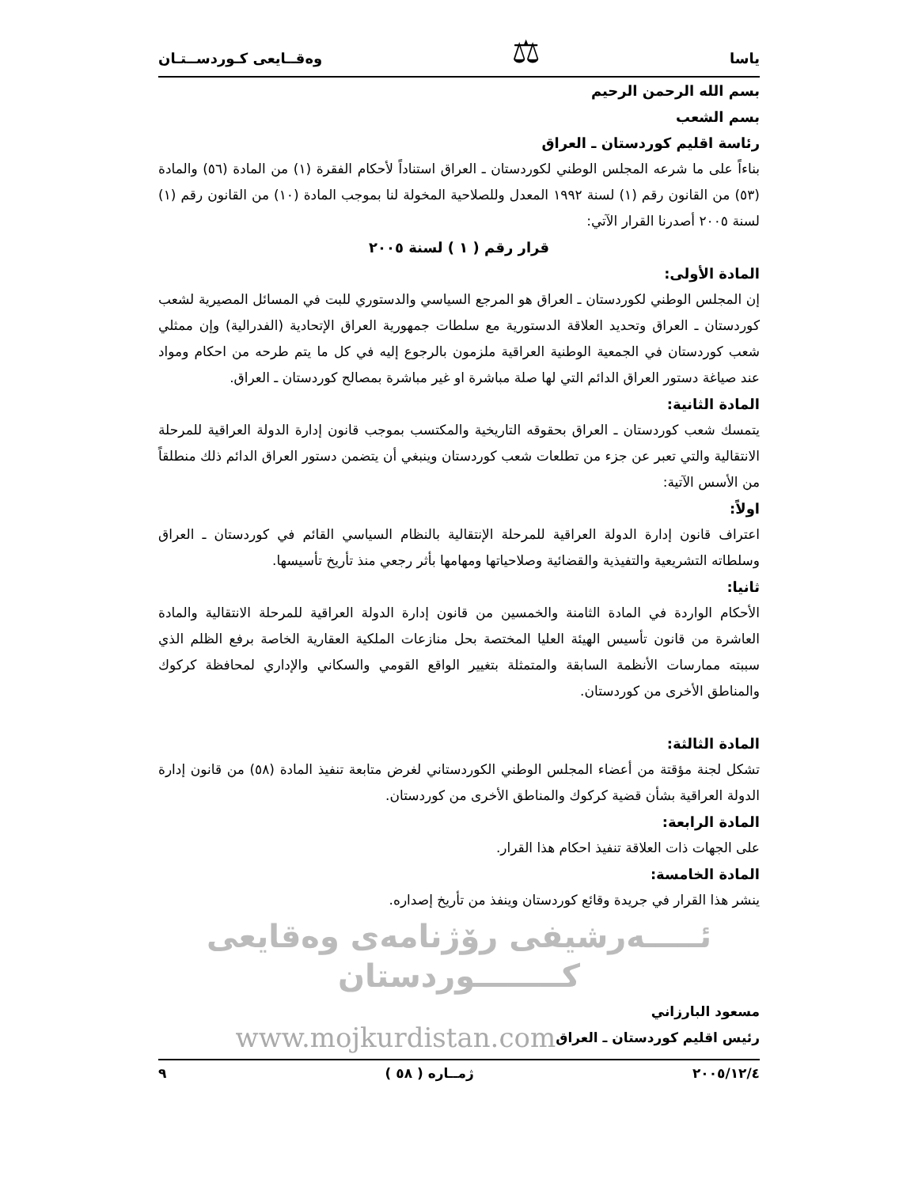ياسا ⚖ وەقــايعى كـوردســتـان
بسم الله الرحمن الرحيم
بسم الشعب
رئاسة اقليم كوردستان ـ العراق
بناءاً على ما شرعه المجلس الوطني لكوردستان ـ العراق استناداً لأحكام الفقرة (١) من المادة (٥٦) والمادة (٥٣) من القانون رقم (١) لسنة ١٩٩٢ المعدل وللصلاحية المخولة لنا بموجب المادة (١٠) من القانون رقم (١) لسنة ٢٠٠٥ أصدرنا القرار الآتي:
قرار رقم ( ١ ) لسنة ٢٠٠٥
المادة الأولى:
إن المجلس الوطني لكوردستان ـ العراق هو المرجع السياسي والدستوري للبت في المسائل المصيرية لشعب كوردستان ـ العراق وتحديد العلاقة الدستورية مع سلطات جمهورية العراق الإتحادية (الفدرالية) وإن ممثلي شعب كوردستان في الجمعية الوطنية العراقية ملزمون بالرجوع إليه في كل ما يتم طرحه من احكام ومواد عند صياغة دستور العراق الدائم التي لها صلة مباشرة او غير مباشرة بمصالح كوردستان ـ العراق.
المادة الثانية:
يتمسك شعب كوردستان ـ العراق بحقوقه التاريخية والمكتسب بموجب قانون إدارة الدولة العراقية للمرحلة الانتقالية والتي تعبر عن جزء من تطلعات شعب كوردستان وينبغي أن يتضمن دستور العراق الدائم ذلك منطلقاً من الأسس الآتية:
اولاً:
اعتراف قانون إدارة الدولة العراقية للمرحلة الإنتقالية بالنظام السياسي القائم في كوردستان ـ العراق وسلطاته التشريعية والتفيذية والقضائية وصلاحياتها ومهامها بأثر رجعي منذ تأريخ تأسيسها.
ثانيا:
الأحكام الواردة في المادة الثامنة والخمسين من قانون إدارة الدولة العراقية للمرحلة الانتقالية والمادة العاشرة من قانون تأسيس الهيئة العليا المختصة بحل منازعات الملكية العقارية الخاصة برفع الظلم الذي سببته ممارسات الأنظمة السابقة والمتمثلة بتغيير الواقع القومي والسكاني والإداري لمحافظة كركوك والمناطق الأخرى من كوردستان.
المادة الثالثة:
تشكل لجنة مؤقتة من أعضاء المجلس الوطني الكوردستاني لغرض متابعة تنفيذ المادة (٥٨) من قانون إدارة الدولة العراقية بشأن قضية كركوك والمناطق الأخرى من كوردستان.
المادة الرابعة:
على الجهات ذات العلاقة تنفيذ احكام هذا القرار.
المادة الخامسة:
ينشر هذا القرار في جريدة وقائع كوردستان وينفذ من تأريخ إصداره.
ئـــــەرشيفى رۆژنامەى وەقايعى كــــــــوردستان
مسعود البارزاني
رئيس اقليم كوردستان ـ العراق www.mojkurdistan.com
٢٠٠٥/١٢/٤ ژمــاره ( ٥٨ ) ٩